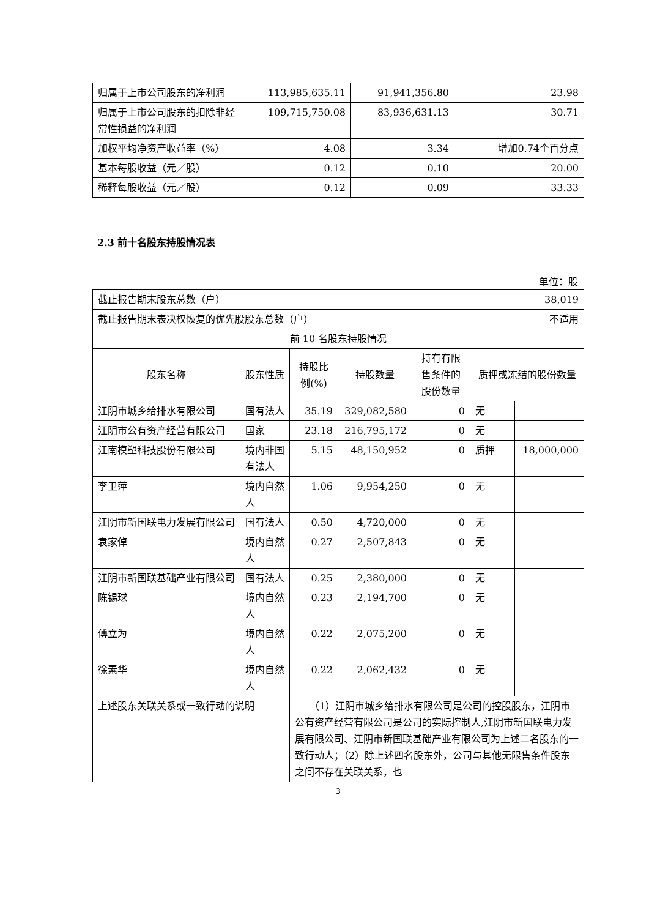| 归属于上市公司股东的净利润 | 113,985,635.11 | 91,941,356.80 | 23.98 |
| 归属于上市公司股东的扣除非经常性损益的净利润 | 109,715,750.08 | 83,936,631.13 | 30.71 |
| 加权平均净资产收益率（%） | 4.08 | 3.34 | 增加0.74个百分点 |
| 基本每股收益（元／股） | 0.12 | 0.10 | 20.00 |
| 稀释每股收益（元／股） | 0.12 | 0.09 | 33.33 |
2.3 前十名股东持股情况表
单位：股
| 截止报告期末股东总数（户） | | | | | 38,019 | |
| 截止报告期末表决权恢复的优先股股东总数（户） | | | | | 不适用 | |
| 前 10 名股东持股情况 | | | | | | |
| 股东名称 | 股东性质 | 持股比例(%) | 持股数量 | 持有有限售条件的股份数量 | 质押或冻结的股份数量 | |
| 江阴市城乡给排水有限公司 | 国有法人 | 35.19 | 329,082,580 | 0 | 无 | |
| 江阴市公有资产经营有限公司 | 国家 | 23.18 | 216,795,172 | 0 | 无 | |
| 江南模塑科技股份有限公司 | 境内非国有法人 | 5.15 | 48,150,952 | 0 | 质押 | 18,000,000 |
| 李卫萍 | 境内自然人 | 1.06 | 9,954,250 | 0 | 无 | |
| 江阴市新国联电力发展有限公司 | 国有法人 | 0.50 | 4,720,000 | 0 | 无 | |
| 袁家倬 | 境内自然人 | 0.27 | 2,507,843 | 0 | 无 | |
| 江阴市新国联基础产业有限公司 | 国有法人 | 0.25 | 2,380,000 | 0 | 无 | |
| 陈锡球 | 境内自然人 | 0.23 | 2,194,700 | 0 | 无 | |
| 傅立为 | 境内自然人 | 0.22 | 2,075,200 | 0 | 无 | |
| 徐素华 | 境内自然人 | 0.22 | 2,062,432 | 0 | 无 | |
| 上述股东关联关系或一致行动的说明 | | （1）江阴市城乡给排水有限公司是公司的控股股东，江阴市公有资产经营有限公司是公司的实际控制人,江阴市新国联电力发展有限公司、江阴市新国联基础产业有限公司为上述二名股东的一致行动人；（2）除上述四名股东外，公司与其他无限售条件股东之间不存在关联关系，也 | | | | |
3